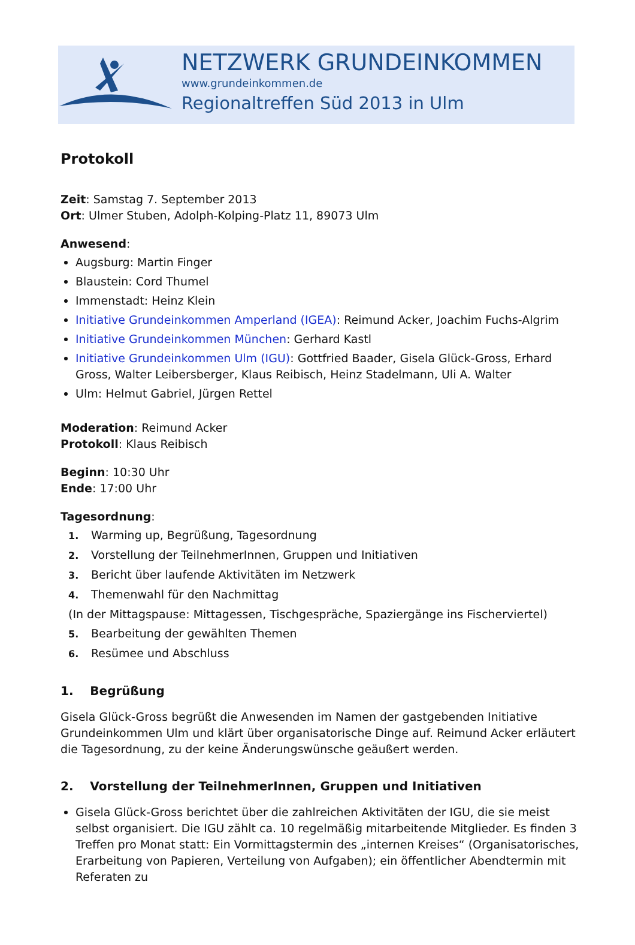NETZWERK GRUNDEINKOMMEN
www.grundeinkommen.de
Regionaltreffen Süd 2013 in Ulm
Protokoll
Zeit: Samstag 7. September 2013
Ort: Ulmer Stuben, Adolph-Kolping-Platz 11, 89073 Ulm
Anwesend:
Augsburg: Martin Finger
Blaustein: Cord Thumel
Immenstadt: Heinz Klein
Initiative Grundeinkommen Amperland (IGEA): Reimund Acker, Joachim Fuchs-Algrim
Initiative Grundeinkommen München: Gerhard Kastl
Initiative Grundeinkommen Ulm (IGU): Gottfried Baader, Gisela Glück-Gross, Erhard Gross, Walter Leibersberger, Klaus Reibisch, Heinz Stadelmann, Uli A. Walter
Ulm: Helmut Gabriel, Jürgen Rettel
Moderation: Reimund Acker
Protokoll: Klaus Reibisch
Beginn: 10:30 Uhr
Ende: 17:00 Uhr
Tagesordnung:
1. Warming up, Begrüßung, Tagesordnung
2. Vorstellung der TeilnehmerInnen, Gruppen und Initiativen
3. Bericht über laufende Aktivitäten im Netzwerk
4. Themenwahl für den Nachmittag
(In der Mittagspause: Mittagessen, Tischgespräche, Spaziergänge ins Fischerviertel)
5. Bearbeitung der gewählten Themen
6. Resümee und Abschluss
1. Begrüßung
Gisela Glück-Gross begrüßt die Anwesenden im Namen der gastgebenden Initiative Grundeinkommen Ulm und klärt über organisatorische Dinge auf. Reimund Acker erläutert die Tagesordnung, zu der keine Änderungswünsche geäußert werden.
2. Vorstellung der TeilnehmerInnen, Gruppen und Initiativen
Gisela Glück-Gross berichtet über die zahlreichen Aktivitäten der IGU, die sie meist selbst organisiert. Die IGU zählt ca. 10 regelmäßig mitarbeitende Mitglieder. Es finden 3 Treffen pro Monat statt: Ein Vormittagstermin des „internen Kreises“ (Organisatorisches, Erarbeitung von Papieren, Verteilung von Aufgaben); ein öffentlicher Abendtermin mit Referaten zu